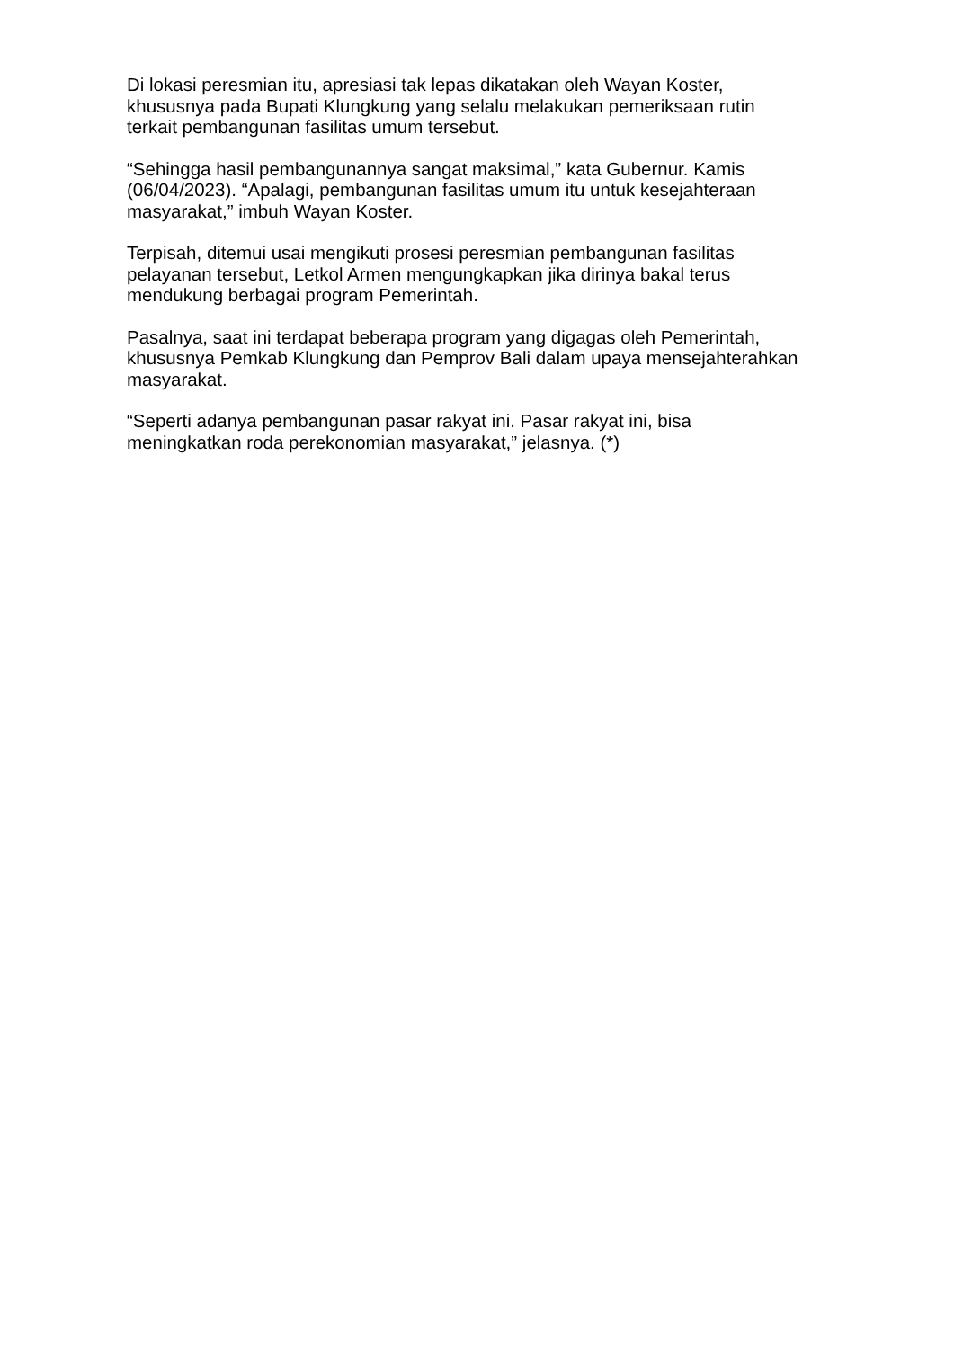Di lokasi peresmian itu, apresiasi tak lepas dikatakan oleh Wayan Koster, khususnya pada Bupati Klungkung yang selalu melakukan pemeriksaan rutin terkait pembangunan fasilitas umum tersebut.
“Sehingga hasil pembangunannya sangat maksimal,” kata Gubernur. Kamis (06/04/2023). “Apalagi, pembangunan fasilitas umum itu untuk kesejahteraan masyarakat,” imbuh Wayan Koster.
Terpisah, ditemui usai mengikuti prosesi peresmian pembangunan fasilitas pelayanan tersebut, Letkol Armen mengungkapkan jika dirinya bakal terus mendukung berbagai program Pemerintah.
Pasalnya, saat ini terdapat beberapa program yang digagas oleh Pemerintah, khususnya Pemkab Klungkung dan Pemprov Bali dalam upaya mensejahterahkan masyarakat.
“Seperti adanya pembangunan pasar rakyat ini. Pasar rakyat ini, bisa meningkatkan roda perekonomian masyarakat,” jelasnya. (*)